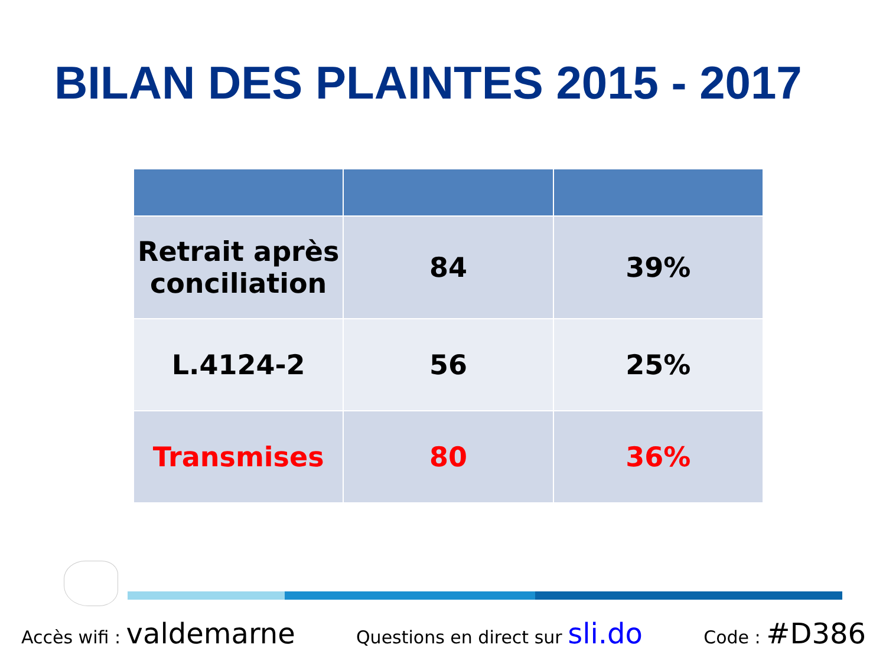BILAN DES PLAINTES 2015 - 2017
| Retrait après conciliation | 84 | 39% |
| L.4124-2 | 56 | 25% |
| Transmises | 80 | 36% |
Accès wifi : valdemarne Questions en direct sur sli.do Code : #D386